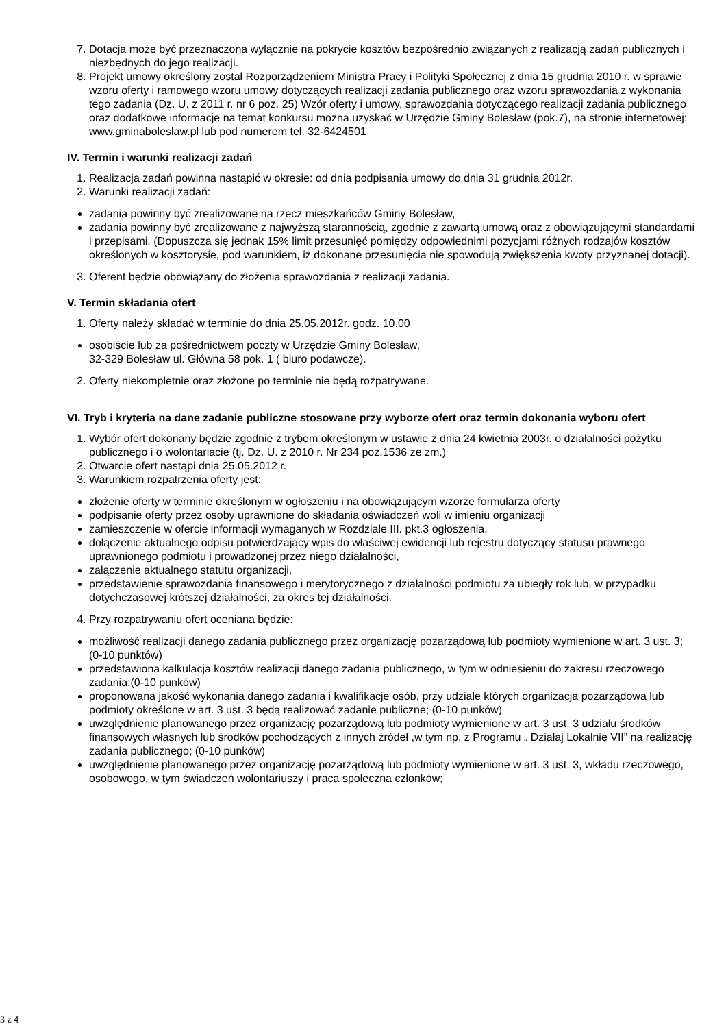7. Dotacja może być przeznaczona wyłącznie na pokrycie kosztów bezpośrednio związanych z realizacją zadań publicznych i niezbędnych do jego realizacji.
8. Projekt umowy określony został Rozporządzeniem Ministra Pracy i Polityki Społecznej z dnia 15 grudnia 2010 r. w sprawie wzoru oferty i ramowego wzoru umowy dotyczących realizacji zadania publicznego oraz wzoru sprawozdania z wykonania tego zadania (Dz. U. z 2011 r. nr 6 poz. 25) Wzór oferty i umowy, sprawozdania dotyczącego realizacji zadania publicznego oraz dodatkowe informacje na temat konkursu można uzyskać w Urzędzie Gminy Bolesław (pok.7), na stronie internetowej: www.gminaboleslaw.pl lub pod numerem tel. 32-6424501
IV. Termin i warunki realizacji zadań
1. Realizacja zadań powinna nastąpić w okresie: od dnia podpisania umowy do dnia 31 grudnia 2012r.
2. Warunki realizacji zadań:
zadania powinny być zrealizowane na rzecz mieszkańców Gminy Bolesław,
zadania powinny być zrealizowane z najwyższą starannością, zgodnie z zawartą umową oraz z obowiązującymi standardami i przepisami. (Dopuszcza się jednak 15% limit przesunięć pomiędzy odpowiednimi pozycjami różnych rodzajów kosztów określonych w kosztorysie, pod warunkiem, iż dokonane przesunięcia nie spowodują zwiększenia kwoty przyznanej dotacji).
3. Oferent będzie obowiązany do złożenia sprawozdania z realizacji zadania.
V. Termin składania ofert
1. Oferty należy składać w terminie do dnia 25.05.2012r. godz. 10.00
osobiście lub za pośrednictwem poczty w Urzędzie Gminy Bolesław,
32-329 Bolesław ul. Główna 58 pok. 1 ( biuro podawcze).
2. Oferty niekompletnie oraz złożone po terminie nie będą rozpatrywane.
VI. Tryb i kryteria na dane zadanie publiczne stosowane przy wyborze ofert oraz termin dokonania wyboru ofert
1. Wybór ofert dokonany będzie zgodnie z trybem określonym w ustawie z dnia 24 kwietnia 2003r. o działalności pożytku publicznego i o wolontariacie (tj. Dz. U. z 2010 r. Nr 234 poz.1536 ze zm.)
2. Otwarcie ofert nastąpi dnia 25.05.2012 r.
3. Warunkiem rozpatrzenia oferty jest:
złożenie oferty w terminie określonym w ogłoszeniu i na obowiązującym wzorze formularza oferty
podpisanie oferty przez osoby uprawnione do składania oświadczeń woli w imieniu organizacji
zamieszczenie w ofercie informacji wymaganych w Rozdziale III. pkt.3 ogłoszenia,
dołączenie aktualnego odpisu potwierdzający wpis do właściwej ewidencji lub rejestru dotyczący statusu prawnego uprawnionego podmiotu i prowadzonej przez niego działalności,
załączenie aktualnego statutu organizacji,
przedstawienie sprawozdania finansowego i merytorycznego z działalności podmiotu za ubiegły rok lub, w przypadku dotychczasowej krótszej działalności, za okres tej działalności.
4. Przy rozpatrywaniu ofert oceniana będzie:
możliwość realizacji danego zadania publicznego przez organizację pozarządową lub podmioty wymienione w art. 3 ust. 3; (0-10 punktów)
przedstawiona kalkulacja kosztów realizacji danego zadania publicznego, w tym w odniesieniu do zakresu rzeczowego zadania;(0-10 punków)
proponowana jakość wykonania danego zadania i kwalifikacje osób, przy udziale których organizacja pozarządowa lub podmioty określone w art. 3 ust. 3 będą realizować zadanie publiczne; (0-10 punków)
uwzględnienie planowanego przez organizację pozarządową lub podmioty wymienione w art. 3 ust. 3 udziału środków finansowych własnych lub środków pochodzących z innych źródeł ,w tym np. z Programu „ Działaj Lokalnie VII” na realizację zadania publicznego; (0-10 punków)
uwzględnienie planowanego przez organizację pozarządową lub podmioty wymienione w art. 3 ust. 3, wkładu rzeczowego, osobowego, w tym świadczeń wolontariuszy i praca społeczna członków;
3 z 4